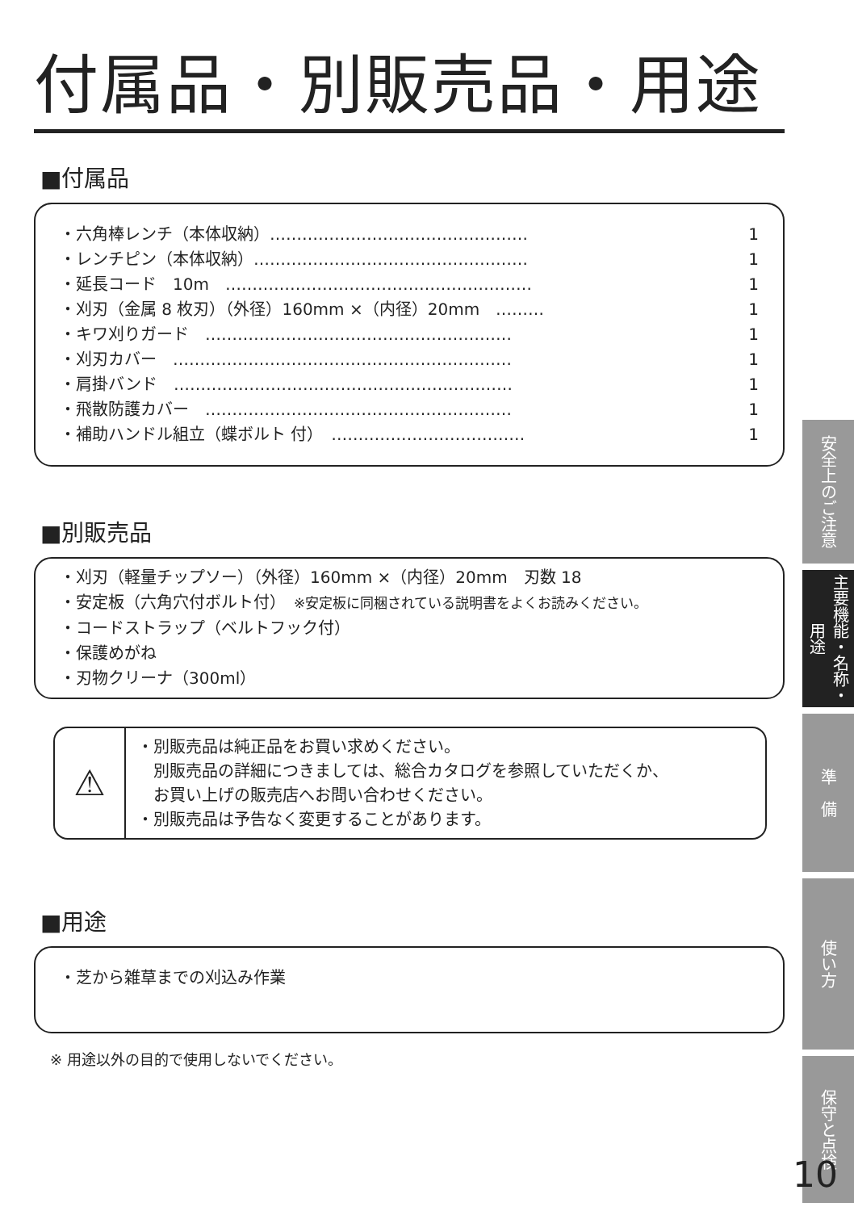付属品・別販売品・用途
■付属品
・六角棒レンチ（本体収納）………………………………………… 1
・レンチピン（本体収納）…………………………………………… 1
・延長コード　10m　………………………………………………… 1
・刈刃（金属 8 枚刃）（外径）160mm ×（内径）20mm　……… 1
・キワ刈りガード　………………………………………………… 1
・刈刃カバー　……………………………………………………… 1
・肩掛バンド　……………………………………………………… 1
・飛散防護カバー　………………………………………………… 1
・補助ハンドル組立（蝶ボルト 付）　……………………………… 1
■別販売品
・刈刃（軽量チップソー）（外径）160mm ×（内径）20mm　刃数 18
・安定板（六角穴付ボルト付）　※安定板に同梱されている説明書をよくお読みください。
・コードストラップ（ベルトフック付）
・保護めがね
・刃物クリーナ（300ml）
⚠
・別販売品は純正品をお買い求めください。
　別販売品の詳細につきましては、総合カタログを参照していただくか、
　お買い上げの販売店へお問い合わせください。
・別販売品は予告なく変更することがあります。
■用途
・芝から雑草までの刈込み作業
※ 用途以外の目的で使用しないでください。
安全上のご注意
主要機能・名称・用途
準　備
使い方
保守と点検
10